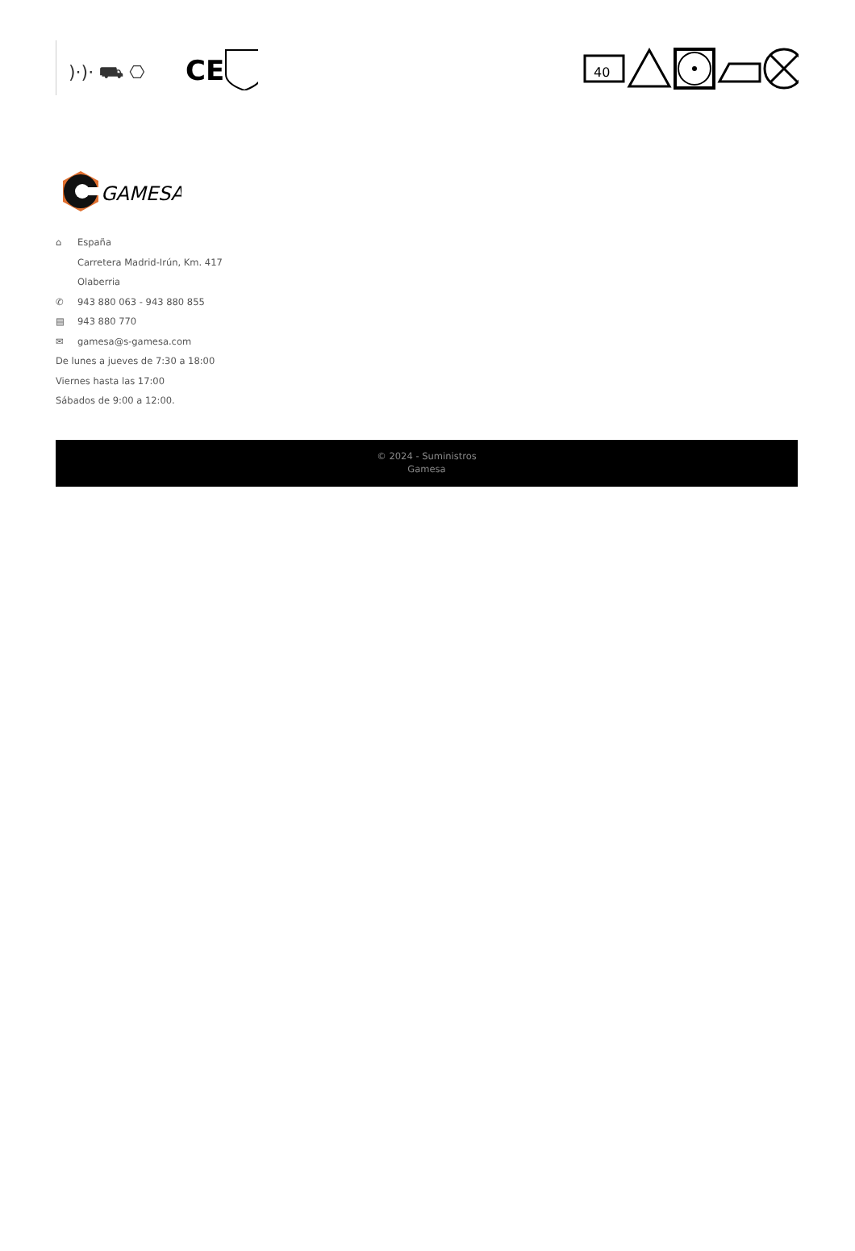)·)· ⛟ ⎔
CE
40
GAMESA
⌂ España
Carretera Madrid-Irún, Km. 417
Olaberria
✆ 943 880 063 - 943 880 855
▤ 943 880 770
✉ gamesa@s-gamesa.com
De lunes a jueves de 7:30 a 18:00
Viernes hasta las 17:00
Sábados de 9:00 a 12:00.
© 2024 - Suministros
Gamesa